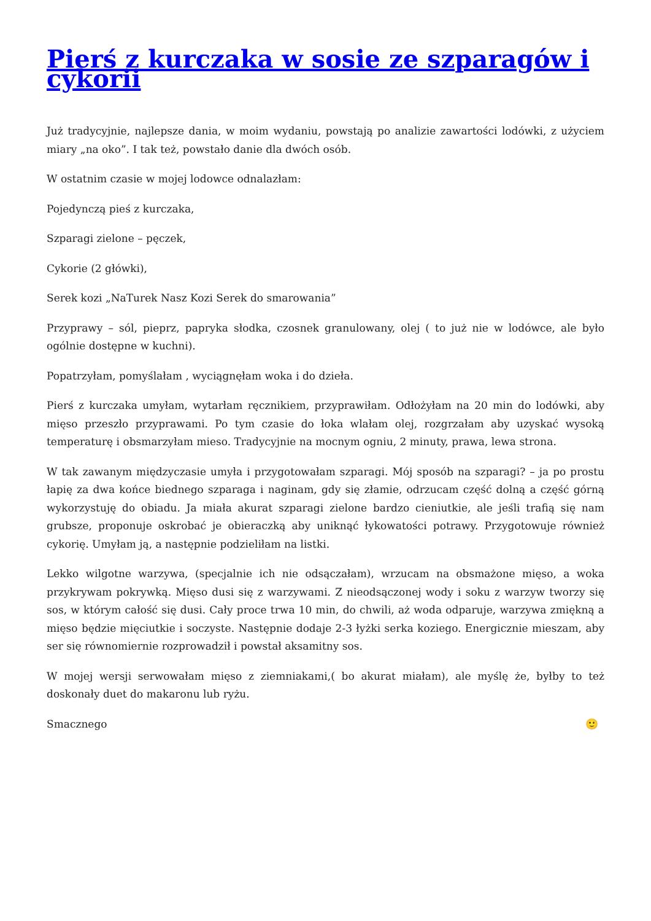Pierś z kurczaka w sosie ze szparagów i cykorii
Już tradycyjnie, najlepsze dania, w moim wydaniu, powstają po analizie zawartości lodówki, z użyciem miary „na oko”. I tak też, powstało danie dla dwóch osób.
W ostatnim czasie w mojej lodowce odnalazłam:
Pojedynczą pieś z kurczaka,
Szparagi zielone – pęczek,
Cykorie (2 główki),
Serek kozi „NaTurek Nasz Kozi Serek do smarowania”
Przyprawy – sól, pieprz, papryka słodka, czosnek granulowany, olej ( to już nie w lodówce, ale było ogólnie dostępne w kuchni).
Popatrzyłam, pomyślałam , wyciągnęłam woka i do dzieła.
Pierś z kurczaka umyłam, wytarłam ręcznikiem, przyprawiłam. Odłożyłam na 20 min do lodówki, aby mięso przeszło przyprawami. Po tym czasie do łoka wlałam olej, rozgrzałam aby uzyskać wysoką temperaturę i obsmarzyłam mieso. Tradycyjnie na mocnym ogniu, 2 minuty, prawa, lewa strona.
W tak zawanym międzyczasie umyła i przygotowałam szparagi. Mój sposób na szparagi? – ja po prostu łapię za dwa końce biednego szparaga i naginam, gdy się złamie, odrzucam część dolną a część górną wykorzystuję do obiadu. Ja miała akurat szparagi zielone bardzo cieniutkie, ale jeśli trafią się nam grubsze, proponuje oskrobać je obieraczką aby uniknąć łykowatości potrawy. Przygotowuje również cykorię. Umyłam ją, a następnie podzieliłam na listki.
Lekko wilgotne warzywa, (specjalnie ich nie odsączałam), wrzucam na obsmażone mięso, a woka przykrywam pokrywką. Mięso dusi się z warzywami. Z nieodsączonej wody i soku z warzyw tworzy się sos, w którym całość się dusi. Cały proce trwa 10 min, do chwili, aż woda odparuje, warzywa zmiękną a mięso będzie mięciutkie i soczyste. Następnie dodaje 2-3 łyżki serka koziego. Energicznie mieszam, aby ser się równomiernie rozprowadził i powstał aksamitny sos.
W mojej wersji serwowałam mięso z ziemniakami,( bo akurat miałam), ale myślę że, byłby to też doskonały duet do makaronu lub ryżu.
Smacznego 🙂